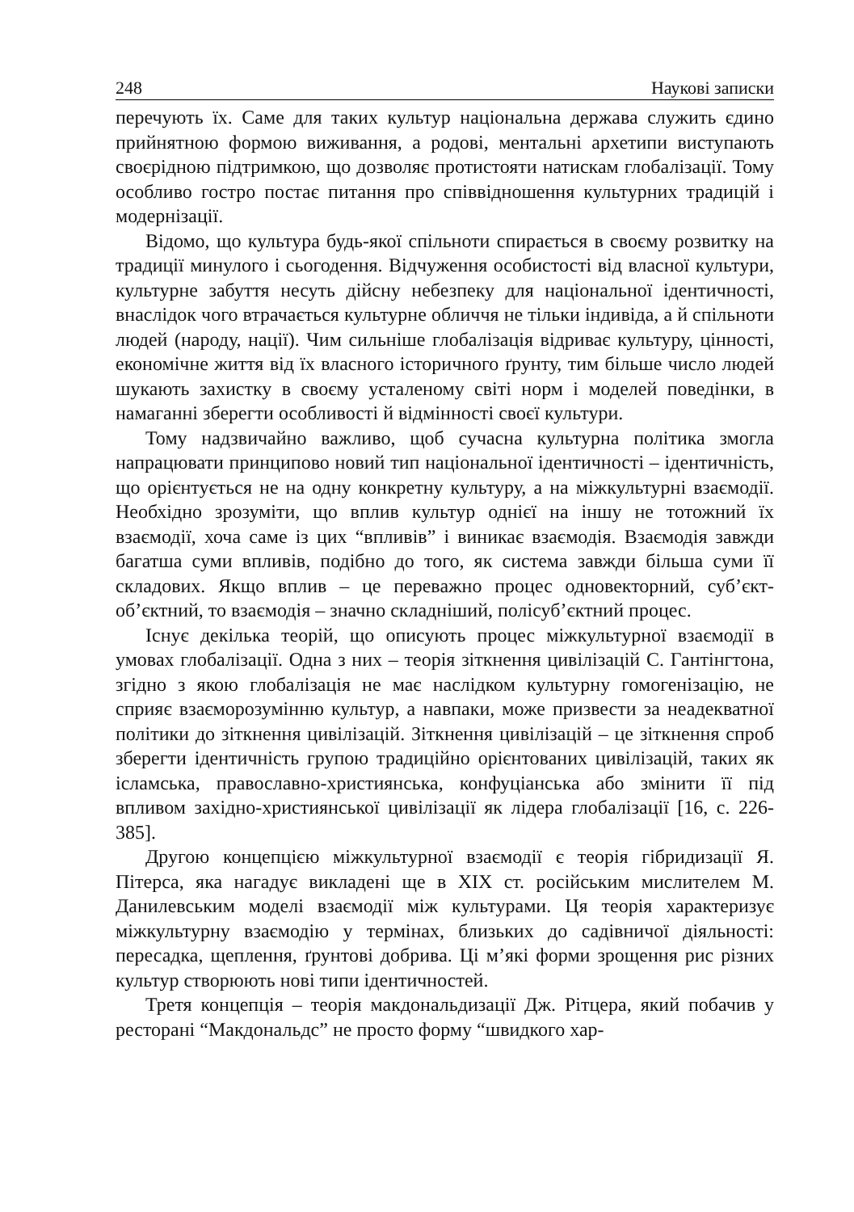248 Наукові записки
перечують їх. Саме для таких культур національна держава служить єдино прийнятною формою виживання, а родові, ментальні архетипи виступають своєрідною підтримкою, що дозволяє протистояти натискам глобалізації. Тому особливо гостро постає питання про співвідношення культурних традицій і модернізації.
Відомо, що культура будь-якої спільноти спирається в своєму розвитку на традиції минулого і сьогодення. Відчуження особистості від власної культури, культурне забуття несуть дійсну небезпеку для національної ідентичності, внаслідок чого втрачається культурне обличчя не тільки індивіда, а й спільноти людей (народу, нації). Чим сильніше глобалізація відриває культуру, цінності, економічне життя від їх власного історичного ґрунту, тим більше число людей шукають захистку в своєму усталеному світі норм і моделей поведінки, в намаганні зберегти особливості й відмінності своєї культури.
Тому надзвичайно важливо, щоб сучасна культурна політика змогла напрацювати принципово новий тип національної ідентичності – ідентичність, що орієнтується не на одну конкретну культуру, а на міжкультурні взаємодії. Необхідно зрозуміти, що вплив культур однієї на іншу не тотожний їх взаємодії, хоча саме із цих “впливів” і виникає взаємодія. Взаємодія завжди багатша суми впливів, подібно до того, як система завжди більша суми її складових. Якщо вплив – це переважно процес одновекторний, суб’єкт-об’єктний, то взаємодія – значно складніший, полісуб’єктний процес.
Існує декілька теорій, що описують процес міжкультурної взаємодії в умовах глобалізації. Одна з них – теорія зіткнення цивілізацій С. Гантінгтона, згідно з якою глобалізація не має наслідком культурну гомогенізацію, не сприяє взаєморозумінню культур, а навпаки, може призвести за неадекватної політики до зіткнення цивілізацій. Зіткнення цивілізацій – це зіткнення спроб зберегти ідентичність групою традиційно орієнтованих цивілізацій, таких як ісламська, православно-християнська, конфуціанська або змінити її під впливом західно-християнської цивілізації як лідера глобалізації [16, с. 226-385].
Другою концепцією міжкультурної взаємодії є теорія гібридизації Я. Пітерса, яка нагадує викладені ще в XIX ст. російським мислителем М. Данилевським моделі взаємодії між культурами. Ця теорія характеризує міжкультурну взаємодію у термінах, близьких до садівничої діяльності: пересадка, щеплення, ґрунтові добрива. Ці м’які форми зрощення рис різних культур створюють нові типи ідентичностей.
Третя концепція – теорія макдональдизації Дж. Рітцера, який побачив у ресторані “Макдональдс” не просто форму “швидкого хар-